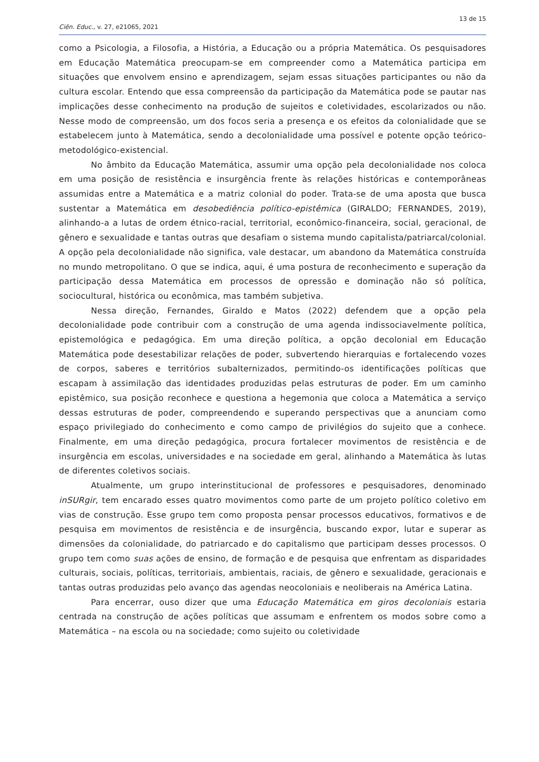13 de 15
Ciên. Educ., v. 27, e21065, 2021
como a Psicologia, a Filosofia, a História, a Educação ou a própria Matemática. Os pesquisadores em Educação Matemática preocupam-se em compreender como a Matemática participa em situações que envolvem ensino e aprendizagem, sejam essas situações participantes ou não da cultura escolar. Entendo que essa compreensão da participação da Matemática pode se pautar nas implicações desse conhecimento na produção de sujeitos e coletividades, escolarizados ou não. Nesse modo de compreensão, um dos focos seria a presença e os efeitos da colonialidade que se estabelecem junto à Matemática, sendo a decolonialidade uma possível e potente opção teórico-metodológico-existencial.
No âmbito da Educação Matemática, assumir uma opção pela decolonialidade nos coloca em uma posição de resistência e insurgência frente às relações históricas e contemporâneas assumidas entre a Matemática e a matriz colonial do poder. Trata-se de uma aposta que busca sustentar a Matemática em desobediência político-epistêmica (GIRALDO; FERNANDES, 2019), alinhando-a a lutas de ordem étnico-racial, territorial, econômico-financeira, social, geracional, de gênero e sexualidade e tantas outras que desafiam o sistema mundo capitalista/patriarcal/colonial. A opção pela decolonialidade não significa, vale destacar, um abandono da Matemática construída no mundo metropolitano. O que se indica, aqui, é uma postura de reconhecimento e superação da participação dessa Matemática em processos de opressão e dominação não só política, sociocultural, histórica ou econômica, mas também subjetiva.
Nessa direção, Fernandes, Giraldo e Matos (2022) defendem que a opção pela decolonialidade pode contribuir com a construção de uma agenda indissociavelmente política, epistemológica e pedagógica. Em uma direção política, a opção decolonial em Educação Matemática pode desestabilizar relações de poder, subvertendo hierarquias e fortalecendo vozes de corpos, saberes e territórios subalternizados, permitindo-os identificações políticas que escapam à assimilação das identidades produzidas pelas estruturas de poder. Em um caminho epistêmico, sua posição reconhece e questiona a hegemonia que coloca a Matemática a serviço dessas estruturas de poder, compreendendo e superando perspectivas que a anunciam como espaço privilegiado do conhecimento e como campo de privilégios do sujeito que a conhece. Finalmente, em uma direção pedagógica, procura fortalecer movimentos de resistência e de insurgência em escolas, universidades e na sociedade em geral, alinhando a Matemática às lutas de diferentes coletivos sociais.
Atualmente, um grupo interinstitucional de professores e pesquisadores, denominado inSURgir, tem encarado esses quatro movimentos como parte de um projeto político coletivo em vias de construção. Esse grupo tem como proposta pensar processos educativos, formativos e de pesquisa em movimentos de resistência e de insurgência, buscando expor, lutar e superar as dimensões da colonialidade, do patriarcado e do capitalismo que participam desses processos. O grupo tem como suas ações de ensino, de formação e de pesquisa que enfrentam as disparidades culturais, sociais, políticas, territoriais, ambientais, raciais, de gênero e sexualidade, geracionais e tantas outras produzidas pelo avanço das agendas neocoloniais e neoliberais na América Latina.
Para encerrar, ouso dizer que uma Educação Matemática em giros decoloniais estaria centrada na construção de ações políticas que assumam e enfrentem os modos sobre como a Matemática – na escola ou na sociedade; como sujeito ou coletividade